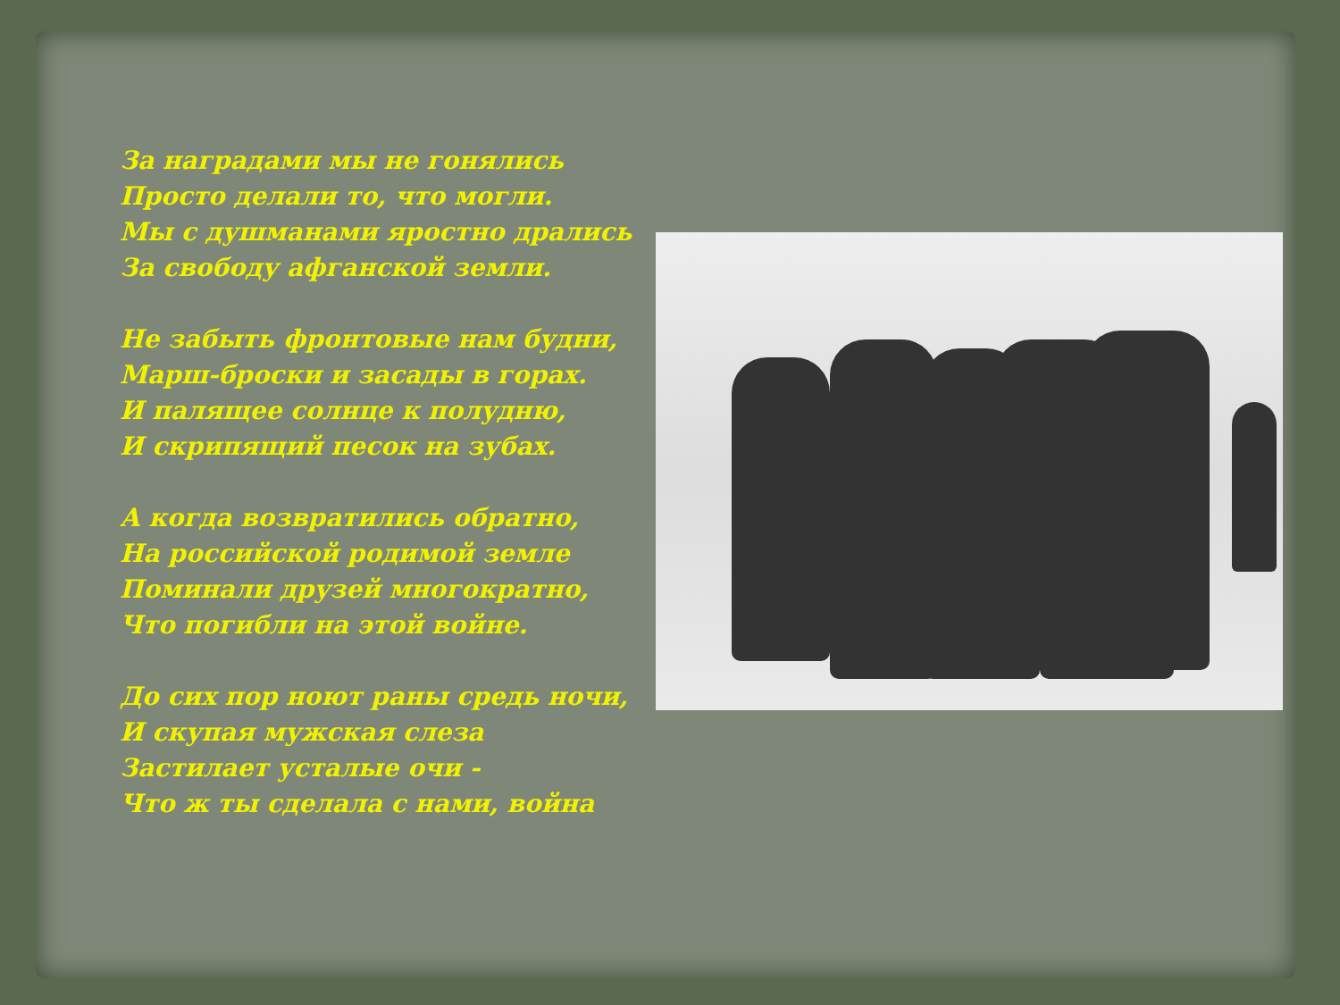За наградами мы не гонялись
Просто делали то, что могли.
Мы с душманами яростно дрались
За свободу афганской земли.
Не забыть фронтовые нам будни,
Марш-броски и засады в горах.
И палящее солнце к полудню,
И скрипящий песок на зубах.
А когда возвратились обратно,
На российской родимой земле
Поминали друзей многократно,
Что погибли на этой войне.
До сих пор ноют раны средь ночи,
И скупая мужская слеза
Застилает усталые очи -
Что ж ты сделала с нами, война